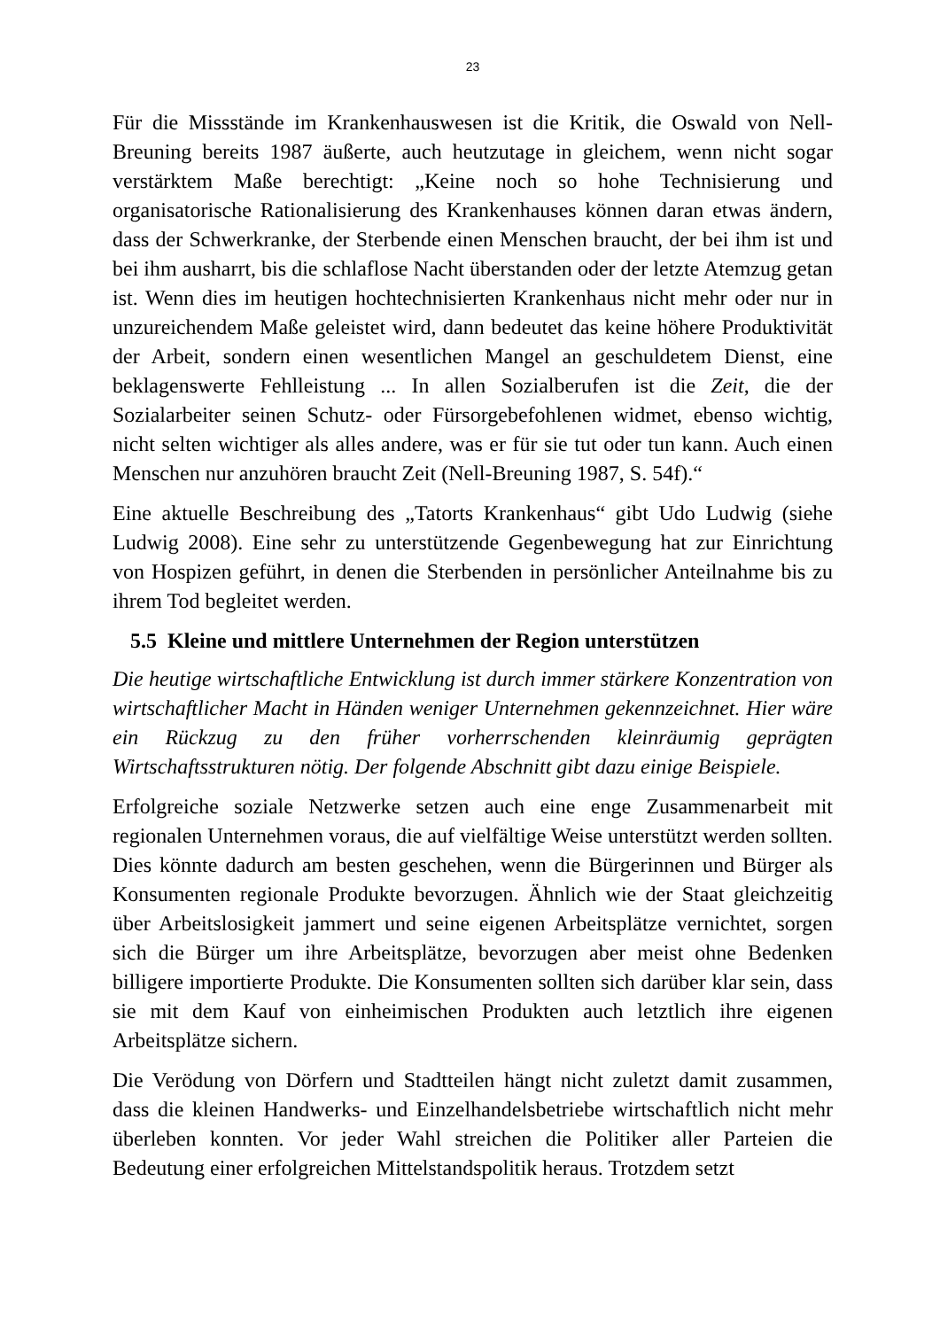23
Für die Missstände im Krankenhauswesen ist die Kritik, die Oswald von Nell-Breuning bereits 1987 äußerte, auch heutzutage in gleichem, wenn nicht sogar verstärktem Maße berechtigt: „Keine noch so hohe Technisierung und organisatorische Rationalisierung des Krankenhauses können daran etwas ändern, dass der Schwerkranke, der Sterbende einen Menschen braucht, der bei ihm ist und bei ihm ausharrt, bis die schlaflose Nacht überstanden oder der letzte Atemzug getan ist. Wenn dies im heutigen hochtechnisierten Krankenhaus nicht mehr oder nur in unzureichendem Maße geleistet wird, dann bedeutet das keine höhere Produktivität der Arbeit, sondern einen wesentlichen Mangel an geschuldetem Dienst, eine beklagenswerte Fehlleistung ... In allen Sozialberufen ist die Zeit, die der Sozialarbeiter seinen Schutz- oder Fürsorgebefohlenen widmet, ebenso wichtig, nicht selten wichtiger als alles andere, was er für sie tut oder tun kann. Auch einen Menschen nur anzuhören braucht Zeit (Nell-Breuning 1987, S. 54f).“
Eine aktuelle Beschreibung des „Tatorts Krankenhaus“ gibt Udo Ludwig (siehe Ludwig 2008). Eine sehr zu unterstützende Gegenbewegung hat zur Einrichtung von Hospizen geführt, in denen die Sterbenden in persönlicher Anteilnahme bis zu ihrem Tod begleitet werden.
5.5 Kleine und mittlere Unternehmen der Region unterstützen
Die heutige wirtschaftliche Entwicklung ist durch immer stärkere Konzentration von wirtschaftlicher Macht in Händen weniger Unternehmen gekennzeichnet. Hier wäre ein Rückzug zu den früher vorherrschenden kleinräumig geprägten Wirtschaftsstrukturen nötig. Der folgende Abschnitt gibt dazu einige Beispiele.
Erfolgreiche soziale Netzwerke setzen auch eine enge Zusammenarbeit mit regionalen Unternehmen voraus, die auf vielfältige Weise unterstützt werden sollten. Dies könnte dadurch am besten geschehen, wenn die Bürgerinnen und Bürger als Konsumenten regionale Produkte bevorzugen. Ähnlich wie der Staat gleichzeitig über Arbeitslosigkeit jammert und seine eigenen Arbeitsplätze vernichtet, sorgen sich die Bürger um ihre Arbeitsplätze, bevorzugen aber meist ohne Bedenken billigere importierte Produkte. Die Konsumenten sollten sich darüber klar sein, dass sie mit dem Kauf von einheimischen Produkten auch letztlich ihre eigenen Arbeitsplätze sichern.
Die Verödung von Dörfern und Stadtteilen hängt nicht zuletzt damit zusammen, dass die kleinen Handwerks- und Einzelhandelsbetriebe wirtschaftlich nicht mehr überleben konnten. Vor jeder Wahl streichen die Politiker aller Parteien die Bedeutung einer erfolgreichen Mittelstandspolitik heraus. Trotzdem setzt